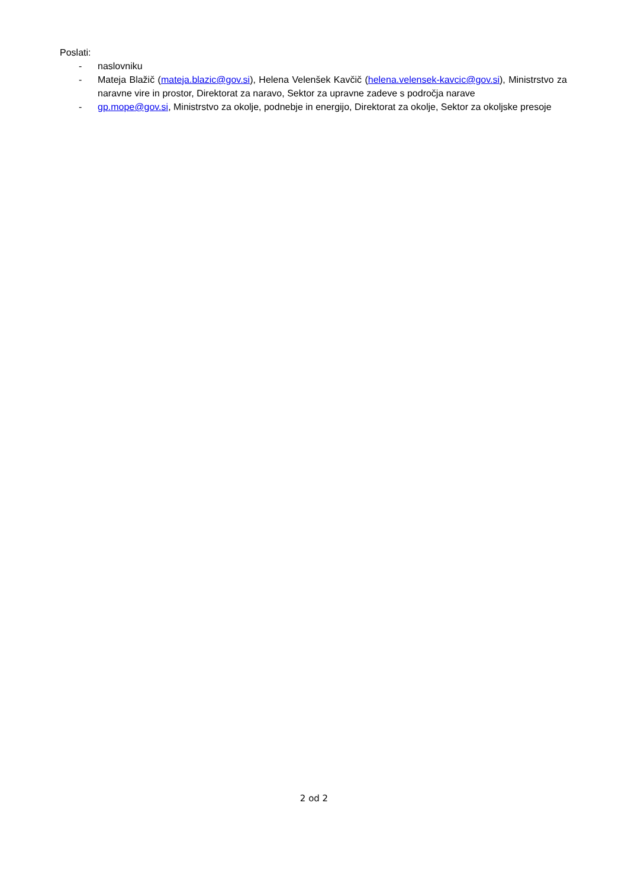Poslati:
- naslovniku
- Mateja Blažič (mateja.blazic@gov.si), Helena Velenšek Kavčič (helena.velensek-kavcic@gov.si), Ministrstvo za naravne vire in prostor, Direktorat za naravo, Sektor za upravne zadeve s področja narave
- gp.mope@gov.si, Ministrstvo za okolje, podnebje in energijo, Direktorat za okolje, Sektor za okoljske presoje
2 od 2